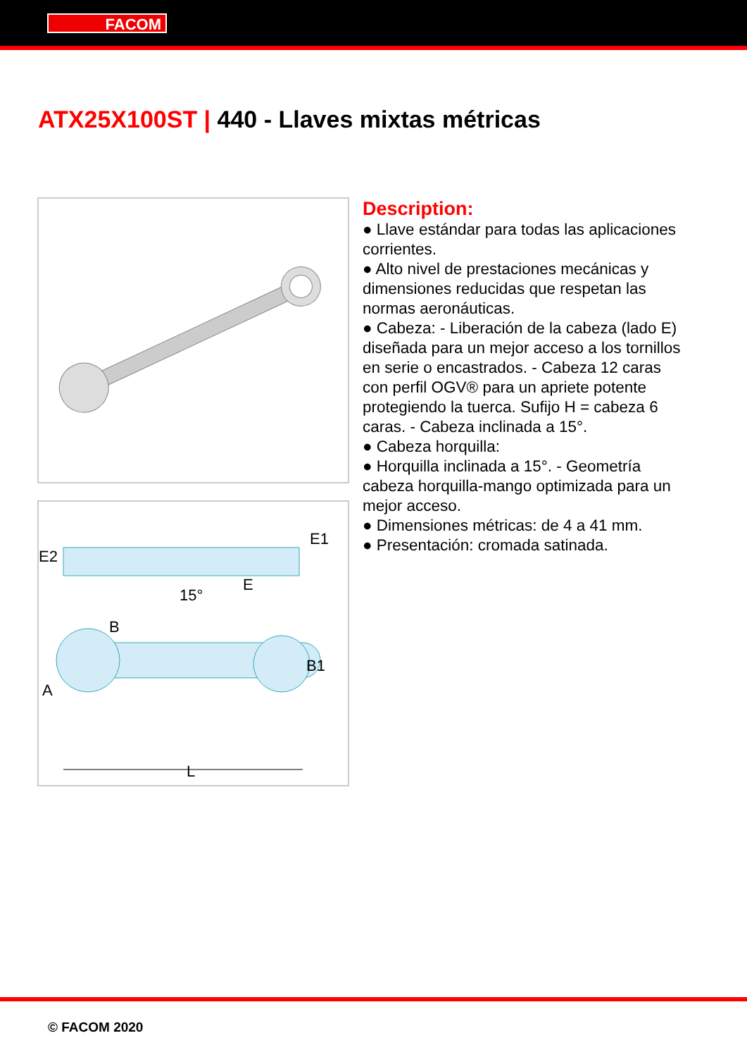FACOM
ATX25X100ST | 440 - Llaves mixtas métricas
E2
E1
15°
E
B
B1
A
L
Description:
● Llave estándar para todas las aplicaciones corrientes.
● Alto nivel de prestaciones mecánicas y dimensiones reducidas que respetan las normas aeronáuticas.
● Cabeza: - Liberación de la cabeza (lado E) diseñada para un mejor acceso a los tornillos en serie o encastrados. - Cabeza 12 caras con perfil OGV® para un apriete potente protegiendo la tuerca. Sufijo H = cabeza 6 caras. - Cabeza inclinada a 15°.
● Cabeza horquilla:
● Horquilla inclinada a 15°. - Geometría cabeza horquilla-mango optimizada para un mejor acceso.
● Dimensiones métricas: de 4 a 41 mm.
● Presentación: cromada satinada.
© FACOM 2020